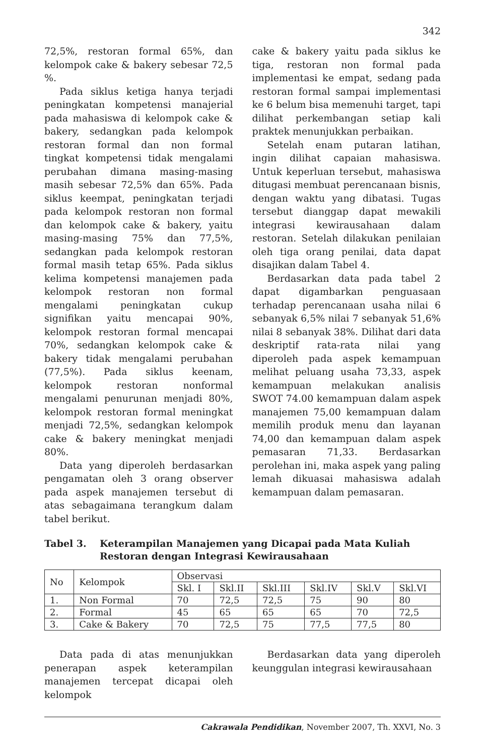342
72,5%, restoran formal 65%, dan kelompok cake & bakery sebesar 72,5 %.
Pada siklus ketiga hanya terjadi peningkatan kompetensi manajerial pada mahasiswa di kelompok cake & bakery, sedangkan pada kelompok restoran formal dan non formal tingkat kompetensi tidak mengalami perubahan dimana masing-masing masih sebesar 72,5% dan 65%. Pada siklus keempat, peningkatan terjadi pada kelompok restoran non formal dan kelompok cake & bakery, yaitu masing-masing 75% dan 77,5%, sedangkan pada kelompok restoran formal masih tetap 65%. Pada siklus kelima kompetensi manajemen pada kelompok restoran non formal mengalami peningkatan cukup signifikan yaitu mencapai 90%, kelompok restoran formal mencapai 70%, sedangkan kelompok cake & bakery tidak mengalami perubahan (77,5%). Pada siklus keenam, kelompok restoran nonformal mengalami penurunan menjadi 80%, kelompok restoran formal meningkat menjadi 72,5%, sedangkan kelompok cake & bakery meningkat menjadi 80%.
Data yang diperoleh berdasarkan pengamatan oleh 3 orang observer pada aspek manajemen tersebut di atas sebagaimana terangkum dalam tabel berikut.
cake & bakery yaitu pada siklus ke tiga, restoran non formal pada implementasi ke empat, sedang pada restoran formal sampai implementasi ke 6 belum bisa memenuhi target, tapi dilihat perkembangan setiap kali praktek menunjukkan perbaikan.
Setelah enam putaran latihan, ingin dilihat capaian mahasiswa. Untuk keperluan tersebut, mahasiswa ditugasi membuat perencanaan bisnis, dengan waktu yang dibatasi. Tugas tersebut dianggap dapat mewakili integrasi kewirausahaan dalam restoran. Setelah dilakukan penilaian oleh tiga orang penilai, data dapat disajikan dalam Tabel 4.
Berdasarkan data pada tabel 2 dapat digambarkan penguasaan terhadap perencanaan usaha nilai 6 sebanyak 6,5% nilai 7 sebanyak 51,6% nilai 8 sebanyak 38%. Dilihat dari data deskriptif rata-rata nilai yang diperoleh pada aspek kemampuan melihat peluang usaha 73,33, aspek kemampuan melakukan analisis SWOT 74.00 kemampuan dalam aspek manajemen 75,00 kemampuan dalam memilih produk menu dan layanan 74,00 dan kemampuan dalam aspek pemasaran 71,33. Berdasarkan perolehan ini, maka aspek yang paling lemah dikuasai mahasiswa adalah kemampuan dalam pemasaran.
Tabel 3. Keterampilan Manajemen yang Dicapai pada Mata Kuliah Restoran dengan Integrasi Kewirausahaan
| No | Kelompok | Observasi | | | | | |
| | | Skl. I | Skl.II | Skl.III | Skl.IV | Skl.V | Skl.VI |
| 1. | Non Formal | 70 | 72,5 | 72,5 | 75 | 90 | 80 |
| 2. | Formal | 45 | 65 | 65 | 65 | 70 | 72,5 |
| 3. | Cake & Bakery | 70 | 72,5 | 75 | 77,5 | 77,5 | 80 |
Data pada di atas menunjukkan penerapan aspek keterampilan manajemen tercepat dicapai oleh kelompok
Berdasarkan data yang diperoleh keunggulan integrasi kewirausahaan
Cakrawala Pendidikan, November 2007, Th. XXVI, No. 3